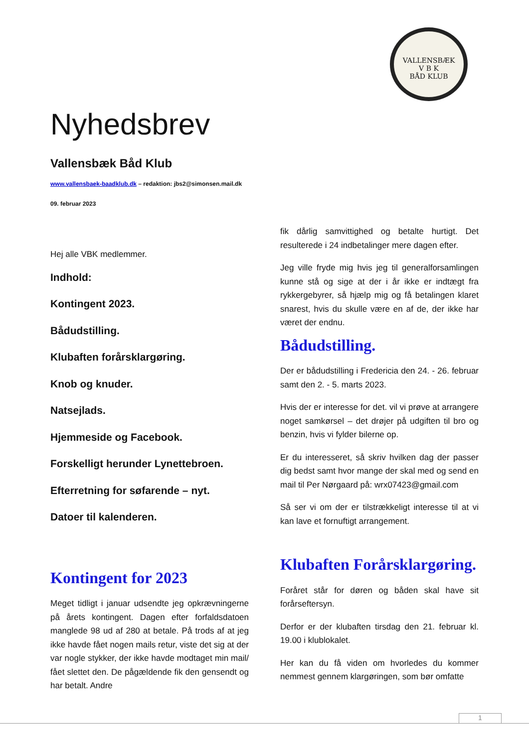VALLENSBÆK
V B K
BÅD KLUB
Nyhedsbrev
Vallensbæk Båd Klub
www.vallensbaek-baadklub.dk – redaktion: jbs2@simonsen.mail.dk
09. februar 2023
Hej alle VBK medlemmer.
Indhold:
Kontingent 2023.
Bådudstilling.
Klubaften forårsklargøring.
Knob og knuder.
Natsejlads.
Hjemmeside og Facebook.
Forskelligt herunder Lynettebroen.
Efterretning for søfarende – nyt.
Datoer til kalenderen.
Kontingent for 2023
Meget tidligt i januar udsendte jeg opkræv­ningerne på årets kontingent. Dagen efter forfaldsdatoen manglede 98 ud af 280 at betale. På trods af at jeg ikke havde fået nogen mails retur, viste det sig at der var nogle stykker, der ikke havde modtaget min mail/ fået slettet den. De pågældende fik den gensendt og har betalt. Andre
fik dårlig samvittighed og betalte hurtigt. Det resulterede i 24 indbetalinger mere dagen efter.
Jeg ville fryde mig hvis jeg til generalforsamlingen kunne stå og sige at der i år ikke er indtægt fra rykkergebyrer, så hjælp mig og få betalingen klaret snarest, hvis du skulle være en af de, der ikke har været der endnu.
Bådudstilling.
Der er bådudstilling i Fredericia den 24. - 26. februar samt den 2. - 5. marts 2023.
Hvis der er interesse for det. vil vi prøve at arrangere noget samkørsel – det drøjer på udgiften til bro og benzin, hvis vi fylder bilerne op.
Er du interesseret, så skriv hvilken dag der passer dig bedst samt hvor mange der skal med og send en mail til Per Nørgaard på: wrx07423@gmail.com
Så ser vi om der er tilstrækkeligt interesse til at vi kan lave et fornuftigt arrangement.
Klubaften Forårsklargøring.
Foråret står for døren og båden skal have sit forårseftersyn.
Derfor er der klubaften tirsdag den 21. februar kl. 19.00 i klublokalet.
Her kan du få viden om hvorledes du kommer nemmest gennem klargøringen, som bør omfatte
1